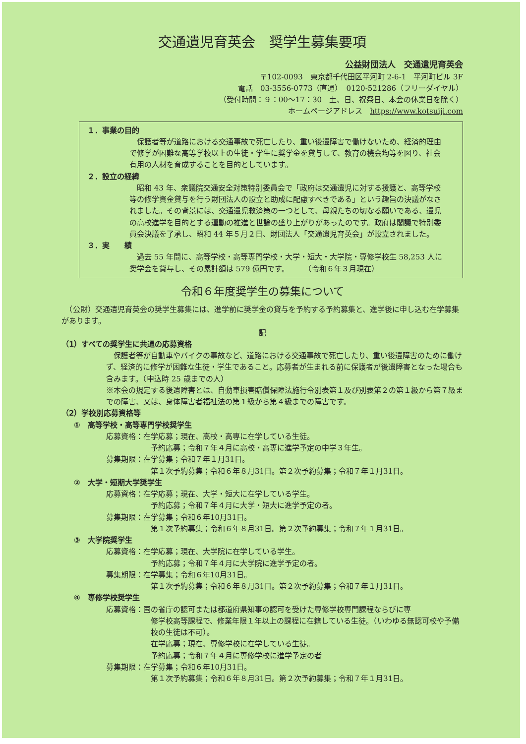交通遺児育英会　奨学生募集要項
公益財団法人　交通遺児育英会
〒102-0093　東京都千代田区平河町 2-6-1　平河町ビル 3F
電話　03-3556-0773（直通）　0120-521286（フリーダイヤル）
（受付時間：９：00～17：30　土、日、祝祭日、本会の休業日を除く）
ホームページアドレス　https://www.kotsuiji.com
１．事業の目的
　保護者等が道路における交通事故で死亡したり、重い後遺障害で働けないため、経済的理由で修学が困難な高等学校以上の生徒・学生に奨学金を貸与して、教育の機会均等を図り、社会有用の人材を育成することを目的としています。
２．設立の経緯
　昭和 43 年、衆議院交通安全対策特別委員会で「政府は交通遺児に対する援護と、高等学校等の修学資金貸与を行う財団法人の設立と助成に配慮すべきである」という趣旨の決議がなされました。その背景には、交通遺児救済策の一つとして、母親たちの切なる願いである、遺児の高校進学を目的とする運動の推進と世論の盛り上がりがあったのです。政府は閣議で特別委員会決議を了承し、昭和 44 年５月２日、財団法人「交通遺児育英会」が設立されました。
３．実　　績
　過去 55 年間に、高等学校・高等専門学校・大学・短大・大学院・専修学校生 58,253 人に奨学金を貸与し、その累計額は 579 億円です。　　　（令和６年３月現在）
令和６年度奨学生の募集について
　（公財）交通遺児育英会の奨学生募集には、進学前に奨学金の貸与を予約する予約募集と、進学後に申し込む在学募集があります。
記
（1）すべての奨学生に共通の応募資格
　保護者等が自動車やバイクの事故など、道路における交通事故で死亡したり、重い後遺障害のために働けず、経済的に修学が困難な生徒・学生であること。応募者が生まれる前に保護者が後遺障害となった場合も含みます。（申込時 25 歳までの人）
※本会の規定する後遺障害とは、自動車損害賠償保障法施行令別表第１及び別表第２の第１級から第７級までの障害、又は、身体障害者福祉法の第１級から第４級までの障害です。
（2）学校別応募資格等
①　高等学校・高等専門学校奨学生
応募資格：在学応募；現在、高校・高専に在学している生徒。
予約応募；令和７年４月に高校・高専に進学予定の中学３年生。
募集期限：在学募集；令和７年１月31日。
第１次予約募集；令和６年８月31日。第２次予約募集；令和７年１月31日。
②　大学・短期大学奨学生
応募資格：在学応募；現在、大学・短大に在学している学生。
予約応募；令和７年４月に大学・短大に進学予定の者。
募集期限：在学募集；令和６年10月31日。
第１次予約募集；令和６年８月31日。第２次予約募集；令和７年１月31日。
③　大学院奨学生
応募資格：在学応募；現在、大学院に在学している学生。
予約応募；令和７年４月に大学院に進学予定の者。
募集期限：在学募集；令和６年10月31日。
第１次予約募集；令和６年８月31日。第２次予約募集；令和７年１月31日。
④　専修学校奨学生
応募資格：国の省庁の認可または都道府県知事の認可を受けた専修学校専門課程ならびに専
修学校高等課程で、修業年限１年以上の課程に在籍している生徒。（いわゆる無認可校や予備校の生徒は不可）。
在学応募；現在、専修学校に在学している生徒。
予約応募；令和７年４月に専修学校に進学予定の者
募集期限：在学募集；令和６年10月31日。
第１次予約募集；令和６年８月31日。第２次予約募集；令和７年１月31日。